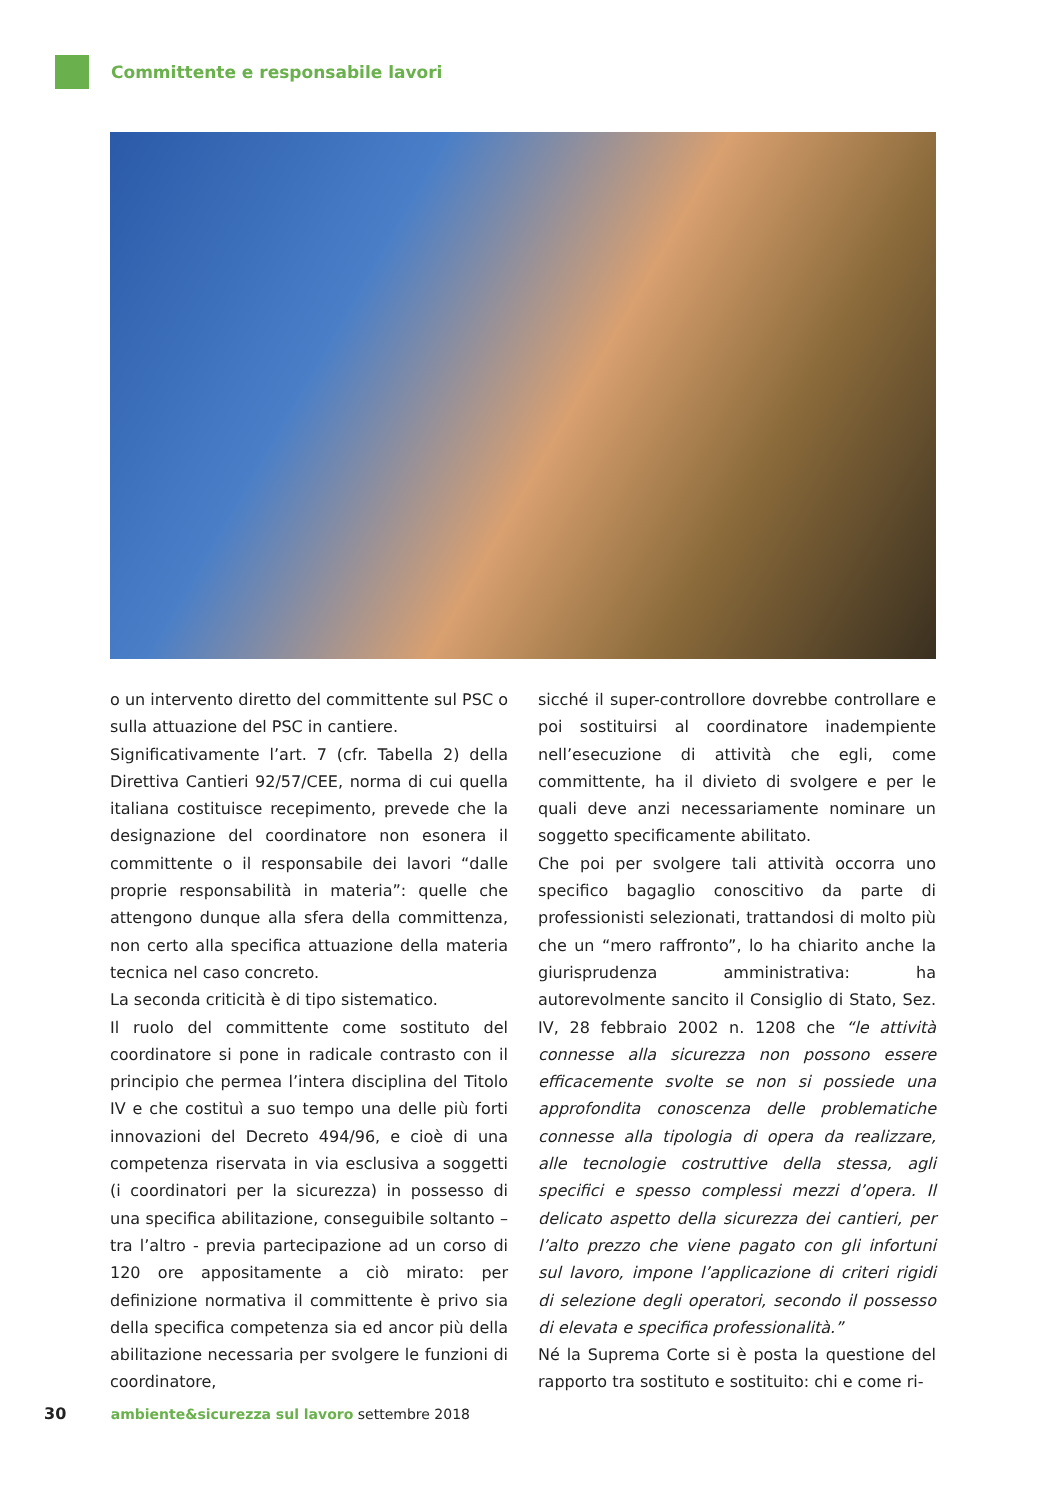Committente e responsabile lavori
o un intervento diretto del committente sul PSC o sulla attuazione del PSC in cantiere.
Significativamente l’art. 7 (cfr. Tabella 2) della Direttiva Cantieri 92/57/CEE, norma di cui quella italiana costituisce recepimento, prevede che la designazione del coordinatore non esonera il committente o il responsabile dei lavori “dalle proprie responsabilità in materia”: quelle che attengono dunque alla sfera della committenza, non certo alla specifica attuazione della materia tecnica nel caso concreto.
La seconda criticità è di tipo sistematico.
Il ruolo del committente come sostituto del coordinatore si pone in radicale contrasto con il principio che permea l’intera disciplina del Titolo IV e che costituì a suo tempo una delle più forti innovazioni del Decreto 494/96, e cioè di una competenza riservata in via esclusiva a soggetti (i coordinatori per la sicurezza) in possesso di una specifica abilitazione, conseguibile soltanto – tra l’altro - previa partecipazione ad un corso di 120 ore appositamente a ciò mirato: per definizione normativa il committente è privo sia della specifica competenza sia ed ancor più della abilitazione necessaria per svolgere le funzioni di coordinatore,
sicché il super-controllore dovrebbe controllare e poi sostituirsi al coordinatore inadempiente nell’esecuzione di attività che egli, come committente, ha il divieto di svolgere e per le quali deve anzi necessariamente nominare un soggetto specificamente abilitato.
Che poi per svolgere tali attività occorra uno specifico bagaglio conoscitivo da parte di professionisti selezionati, trattandosi di molto più che un “mero raffronto”, lo ha chiarito anche la giurisprudenza amministrativa: ha autorevolmente sancito il Consiglio di Stato, Sez. IV, 28 febbraio 2002 n. 1208 che “le attività connesse alla sicurezza non possono essere efficacemente svolte se non si possiede una approfondita conoscenza delle problematiche connesse alla tipologia di opera da realizzare, alle tecnologie costruttive della stessa, agli specifici e spesso complessi mezzi d’opera. Il delicato aspetto della sicurezza dei cantieri, per l’alto prezzo che viene pagato con gli infortuni sul lavoro, impone l’applicazione di criteri rigidi di selezione degli operatori, secondo il possesso di elevata e specifica professionalità.”
Né la Suprema Corte si è posta la questione del rapporto tra sostituto e sostituito: chi e come ri-
30 ambiente&sicurezza sul lavoro settembre 2018